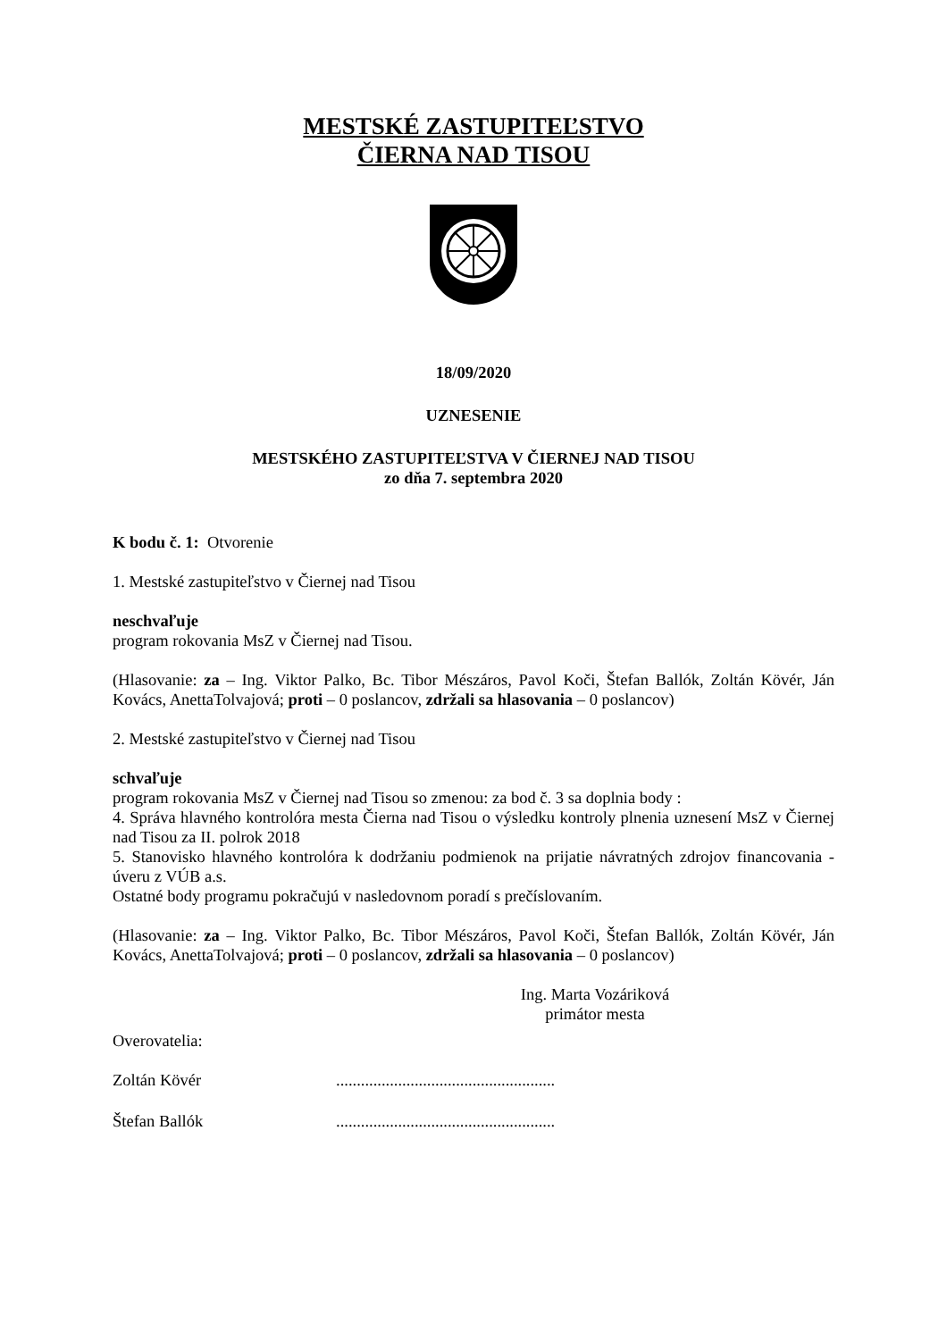MESTSKÉ ZASTUPITEĽSTVO
ČIERNA NAD TISOU
18/09/2020
UZNESENIE
MESTSKÉHO ZASTUPITEĽSTVA V ČIERNEJ NAD TISOU
zo dňa 7. septembra 2020
K bodu č. 1: Otvorenie
1. Mestské zastupiteľstvo v Čiernej nad Tisou
neschvaľuje
program rokovania MsZ v Čiernej nad Tisou.
(Hlasovanie: za – Ing. Viktor Palko, Bc. Tibor Mészáros, Pavol Koči, Štefan Ballók, Zoltán Kövér, Ján Kovács, AnettaTolvajová; proti – 0 poslancov, zdržali sa hlasovania – 0 poslancov)
2. Mestské zastupiteľstvo v Čiernej nad Tisou
schvaľuje
program rokovania MsZ v Čiernej nad Tisou so zmenou: za bod č. 3 sa doplnia body :
4. Správa hlavného kontrolóra mesta Čierna nad Tisou o výsledku kontroly plnenia uznesení MsZ v Čiernej nad Tisou za II. polrok 2018
5. Stanovisko hlavného kontrolóra k dodržaniu podmienok na prijatie návratných zdrojov financovania - úveru z VÚB a.s.
Ostatné body programu pokračujú v nasledovnom poradí s prečíslovaním.
(Hlasovanie: za – Ing. Viktor Palko, Bc. Tibor Mészáros, Pavol Koči, Štefan Ballók, Zoltán Kövér, Ján Kovács, AnettaTolvajová; proti – 0 poslancov, zdržali sa hlasovania – 0 poslancov)
Ing. Marta Vozáriková
primátor mesta
Overovatelia:
Zoltán Kövér .....................................................
Štefan Ballók .....................................................